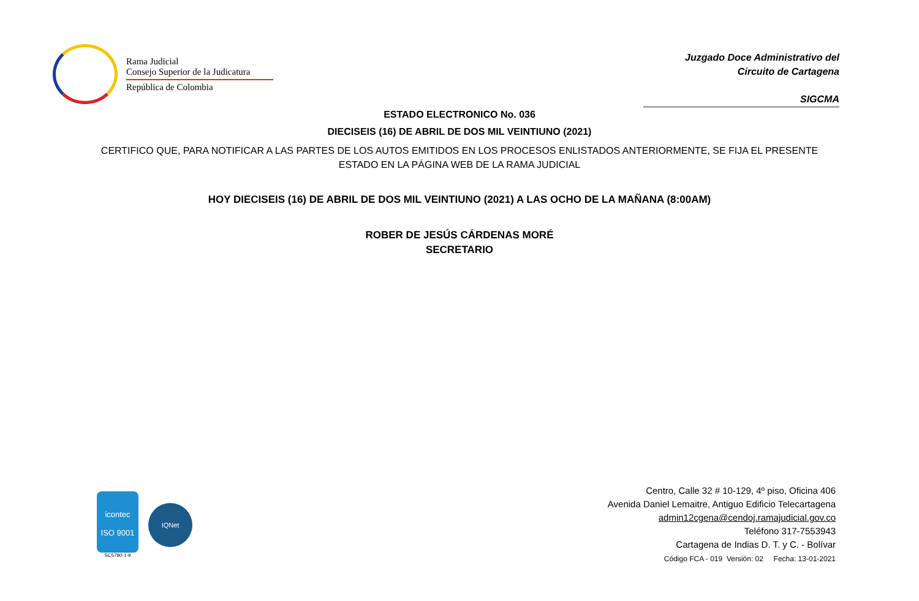Rama Judicial
Consejo Superior de la Judicatura
República de Colombia
Juzgado Doce Administrativo del
Circuito de Cartagena
SIGCMA
ESTADO ELECTRONICO No. 036
DIECISEIS (16) DE ABRIL DE DOS MIL VEINTIUNO (2021)
CERTIFICO QUE, PARA NOTIFICAR A LAS PARTES DE LOS AUTOS EMITIDOS EN LOS PROCESOS ENLISTADOS ANTERIORMENTE, SE FIJA EL PRESENTE ESTADO EN LA PÁGINA WEB DE LA RAMA JUDICIAL
HOY DIECISEIS (16) DE ABRIL DE DOS MIL VEINTIUNO (2021) A LAS OCHO DE LA MAÑANA (8:00AM)
ROBER DE JESÚS CÁRDENAS MORÉ
SECRETARIO
icontec
ISO 9001
SC5780-1-9
IQNet
Centro, Calle 32 # 10-129, 4º piso, Oficina 406
Avenida Daniel Lemaitre, Antiguo Edificio Telecartagena
admin12cgena@cendoj.ramajudicial.gov.co
Teléfono 317-7553943
Cartagena de Indias D. T. y C. - Bolívar
Código FCA - 019 Versión: 02 Fecha: 13-01-2021